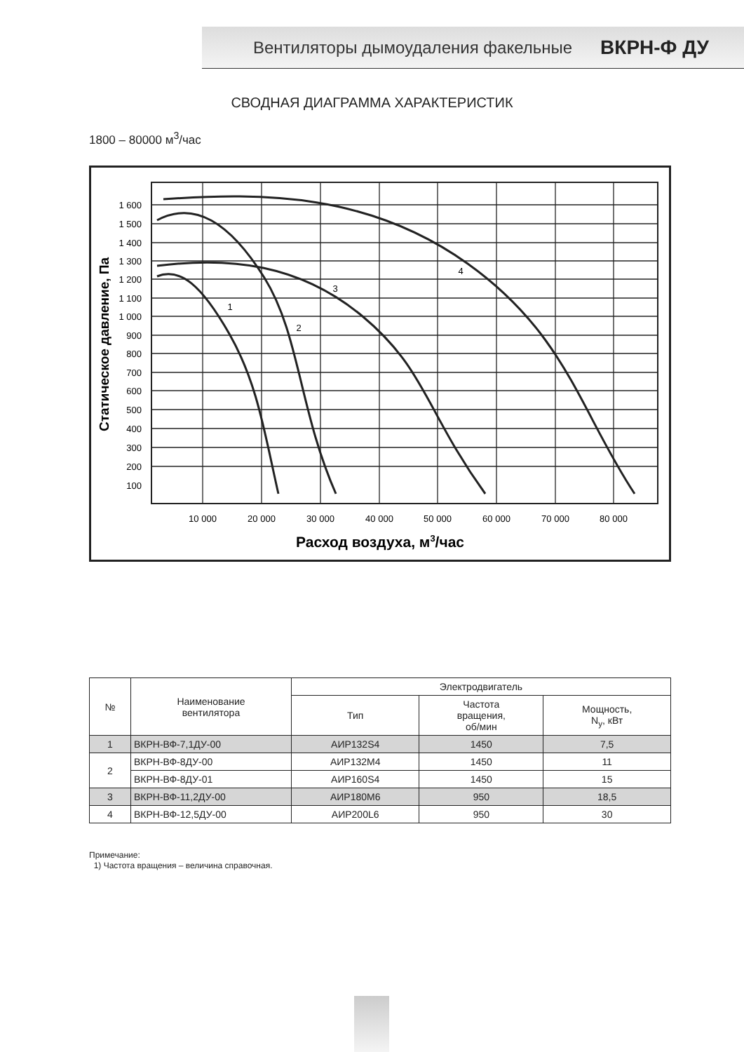Вентиляторы дымоудаления факельные ВКРН-Ф ДУ
СВОДНАЯ ДИАГРАММА ХАРАКТЕРИСТИК
1800 – 80000 м<sup>3</sup>/час
1 600
1 500
1 400
1 300
1 200
1 100
1 000
900
800
700
600
500
400
300
200
100
10 000
20 000
30 000
40 000
50 000
60 000
70 000
80 000
Расход воздуха, м3/час
Статическое давление, Па
1
2
3
4
| № | Наименование вентилятора | Электродвигатель | | |
| --- | --- | --- | --- | --- |
| | | Тип | Частота вращения, об/мин | Мощность, N<sub>у</sub>, кВт |
| 1 | ВКРН-ВФ-7,1ДУ-00 | АИР132S4 | 1450 | 7,5 |
| 2 | ВКРН-ВФ-8ДУ-00 | АИР132М4 | 1450 | 11 |
| | ВКРН-ВФ-8ДУ-01 | АИР160S4 | 1450 | 15 |
| 3 | ВКРН-ВФ-11,2ДУ-00 | АИР180М6 | 950 | 18,5 |
| 4 | ВКРН-ВФ-12,5ДУ-00 | АИР200L6 | 950 | 30 |
Примечание:
1) Частота вращения – величина справочная.